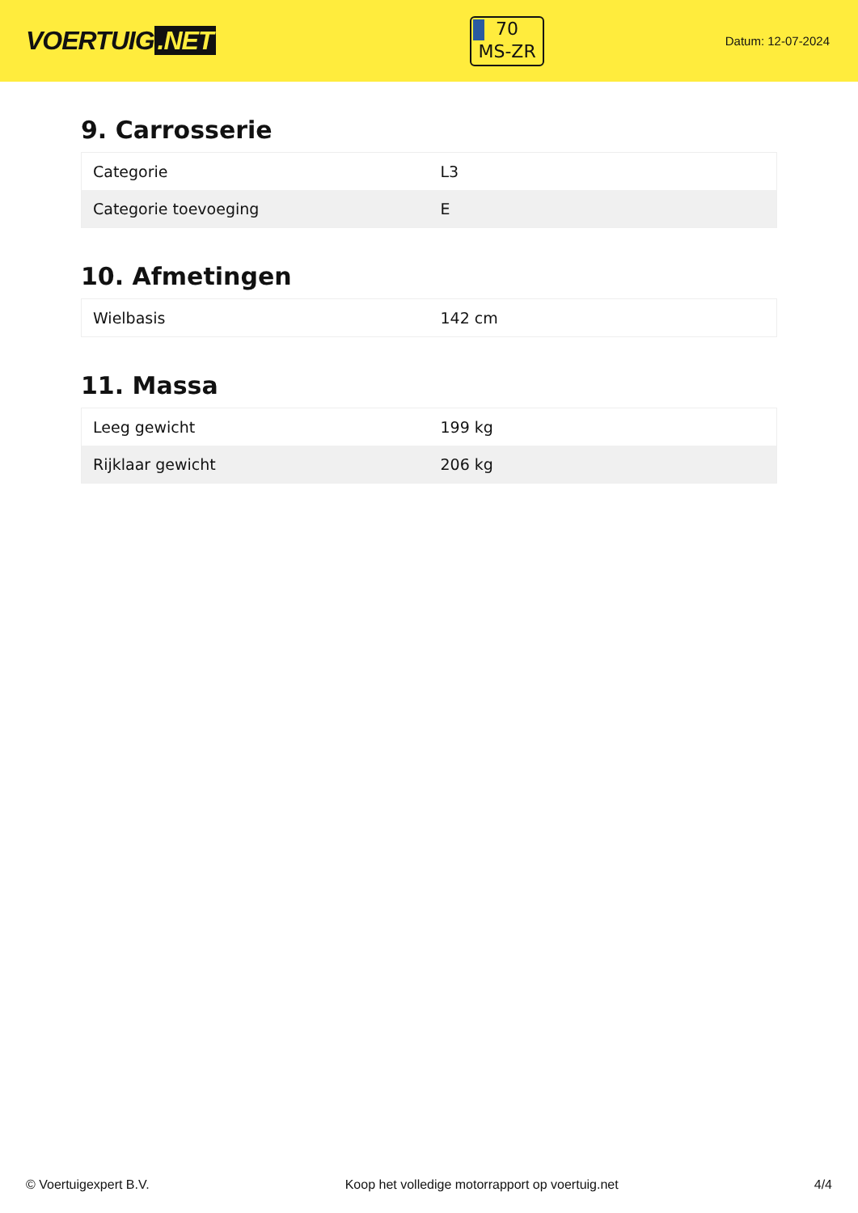VOERTUIG.NET
70
MS-ZR
Datum: 12-07-2024
9. Carrosserie
| Categorie | L3 |
| Categorie toevoeging | E |
10. Afmetingen
| Wielbasis | 142 cm |
11. Massa
| Leeg gewicht | 199 kg |
| Rijklaar gewicht | 206 kg |
© Voertuigexpert B.V. Koop het volledige motorrapport op voertuig.net 4/4